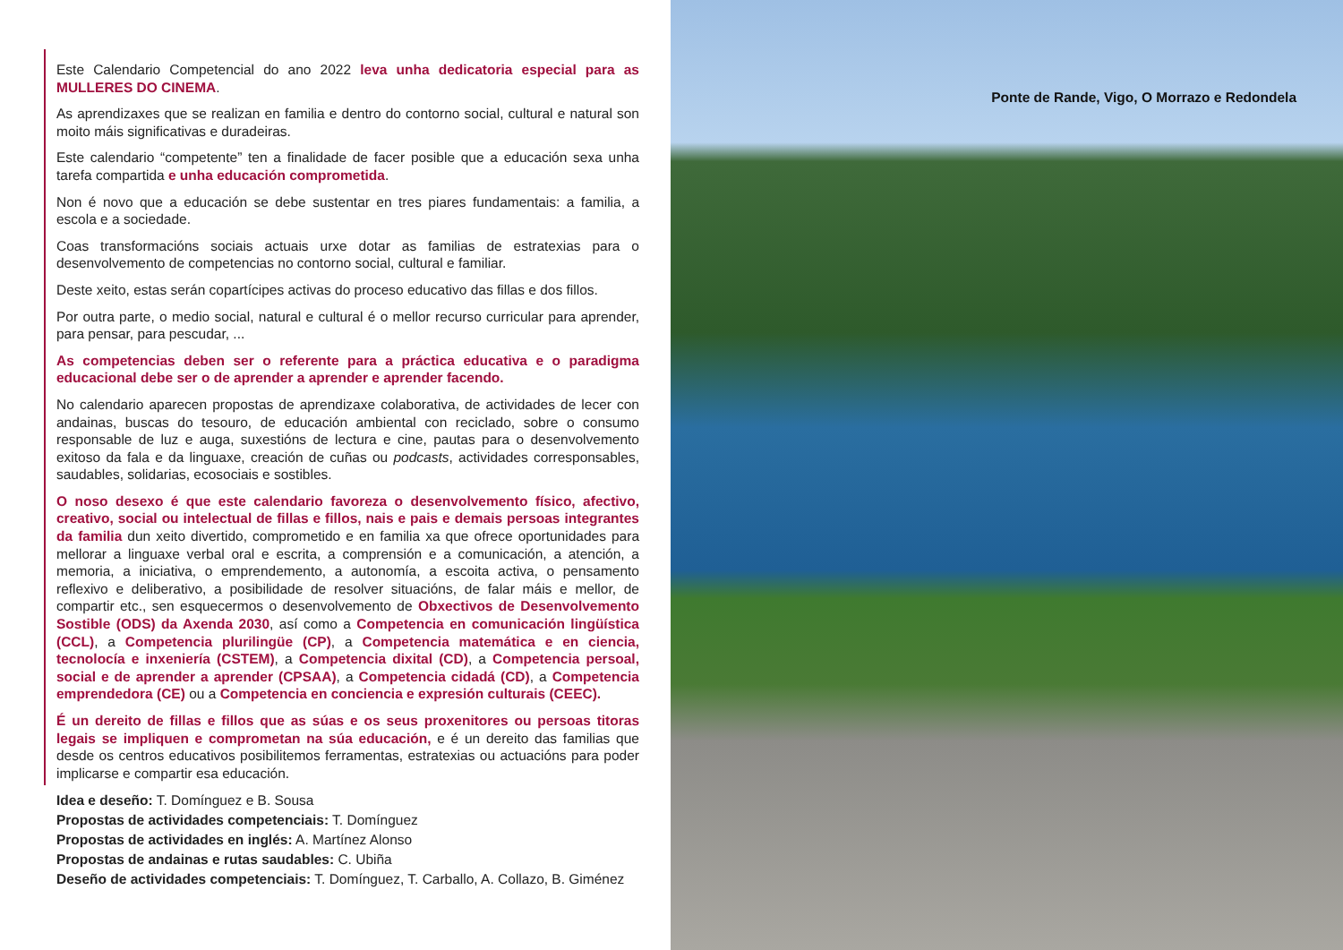Este Calendario Competencial do ano 2022 leva unha dedicatoria especial para as MULLERES DO CINEMA.
As aprendizaxes que se realizan en familia e dentro do contorno social, cultural e natural son moito máis significativas e duradeiras.
Este calendario “competente” ten a finalidade de facer posible que a educación sexa unha tarefa compartida e unha educación comprometida.
Non é novo que a educación se debe sustentar en tres piares fundamentais: a familia, a escola e a sociedade.
Coas transformacións sociais actuais urxe dotar as familias de estratexias para o desenvolvemento de competencias no contorno social, cultural e familiar.
Deste xeito, estas serán copartícipes activas do proceso educativo das fillas e dos fillos.
Por outra parte, o medio social, natural e cultural é o mellor recurso curricular para aprender, para pensar, para pescudar, ...
As competencias deben ser o referente para a práctica educativa e o paradigma educacional debe ser o de aprender a aprender e aprender facendo.
No calendario aparecen propostas de aprendizaxe colaborativa, de actividades de lecer con andainas, buscas do tesouro, de educación ambiental con reciclado, sobre o consumo responsable de luz e auga, suxestións de lectura e cine, pautas para o desenvolvemento exitoso da fala e da linguaxe, creación de cuñas ou podcasts, actividades corresponsables, saudables, solidarias, ecosociais e sostibles.
O noso desexo é que este calendario favoreza o desenvolvemento físico, afectivo, creativo, social ou intelectual de fillas e fillos, nais e pais e demais persoas integrantes da familia dun xeito divertido, comprometido e en familia xa que ofrece oportunidades para mellorar a linguaxe verbal oral e escrita, a comprensión e a comunicación, a atención, a memoria, a iniciativa, o emprendemento, a autonomía, a escoita activa, o pensamento reflexivo e deliberativo, a posibilidade de resolver situacións, de falar máis e mellor, de compartir etc., sen esquecermos o desenvolvemento de Obxectivos de Desenvolvemento Sostible (ODS) da Axenda 2030, así como a Competencia en comunicación lingüística (CCL), a Competencia plurilingüe (CP), a Competencia matemática e en ciencia, tecnolocía e inxeniería (CSTEM), a Competencia dixital (CD), a Competencia persoal, social e de aprender a aprender (CPSAA), a Competencia cidadá (CD), a Competencia emprendedora (CE) ou a Competencia en conciencia e expresión culturais (CEEC).
É un dereito de fillas e fillos que as súas e os seus proxenitores ou persoas titoras legais se impliquen e comprometan na súa educación, e é un dereito das familias que desde os centros educativos posibilitemos ferramentas, estratexias ou actuacións para poder implicarse e compartir esa educación.
Idea e deseño: T. Domínguez e B. Sousa
Propostas de actividades competenciais: T. Domínguez
Propostas de actividades en inglés: A. Martínez Alonso
Propostas de andainas e rutas saudables: C. Ubiña
Deseño de actividades competenciais: T. Domínguez, T. Carballo, A. Collazo, B. Giménez
Ponte de Rande, Vigo, O Morrazo e Redondela